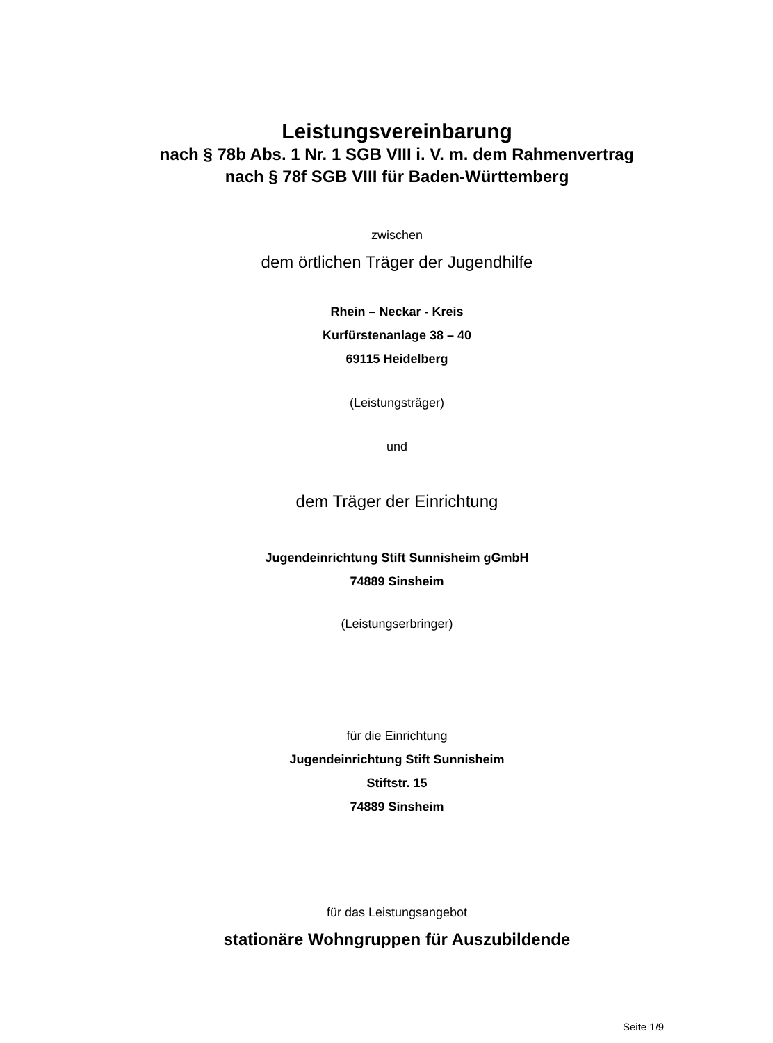Leistungsvereinbarung
nach § 78b Abs. 1 Nr. 1 SGB VIII i. V. m. dem Rahmenvertrag
nach § 78f SGB VIII für Baden-Württemberg
zwischen
dem örtlichen Träger der Jugendhilfe
Rhein – Neckar - Kreis
Kurfürstenanlage 38 – 40
69115 Heidelberg
(Leistungsträger)
und
dem Träger der Einrichtung
Jugendeinrichtung Stift Sunnisheim gGmbH
74889 Sinsheim
(Leistungserbringer)
für die Einrichtung
Jugendeinrichtung Stift Sunnisheim
Stiftstr. 15
74889 Sinsheim
für das Leistungsangebot
stationäre Wohngruppen für Auszubildende
Seite 1/9